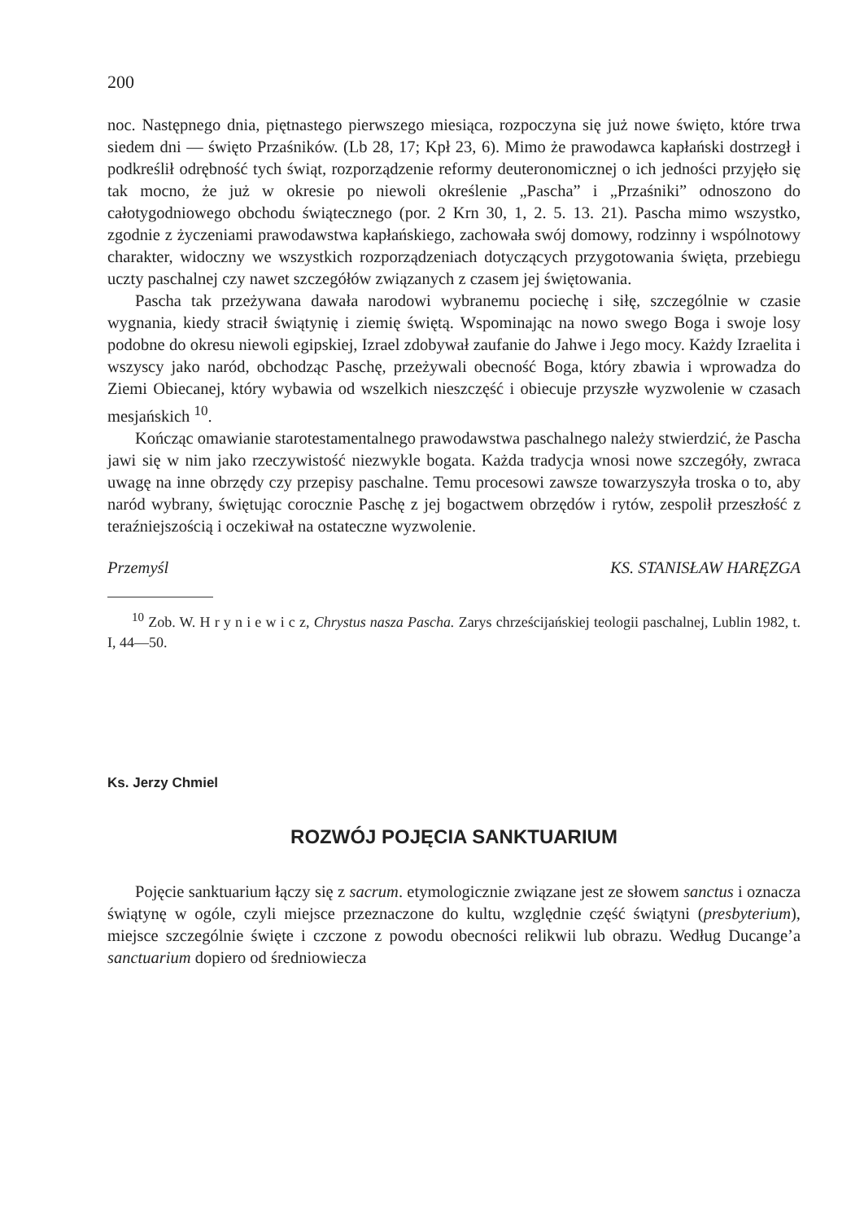200
noc. Następnego dnia, piętnastego pierwszego miesiąca, rozpoczyna się już nowe święto, które trwa siedem dni — święto Przaśników. (Lb 28, 17; Kpł 23, 6). Mimo że prawodawca kapłański dostrzegł i podkreślił odrębność tych świąt, rozporządzenie reformy deuteronomicznej o ich jedności przyjęło się tak mocno, że już w okresie po niewoli określenie „Pascha” i „Przaśniki” odnoszono do całotygodniowego obchodu świątecznego (por. 2 Krn 30, 1, 2. 5. 13. 21). Pascha mimo wszystko, zgodnie z życzeniami prawodawstwa kapłańskiego, zachowała swój domowy, rodzinny i wspólnotowy charakter, widoczny we wszystkich rozporządzeniach dotyczących przygotowania święta, przebiegu uczty paschalnej czy nawet szczegółów związanych z czasem jej świętowania.
Pascha tak przeżywana dawała narodowi wybranemu pociechę i siłę, szczególnie w czasie wygnania, kiedy stracił świątynię i ziemię świętą. Wspominając na nowo swego Boga i swoje losy podobne do okresu niewoli egipskiej, Izrael zdobywał zaufanie do Jahwe i Jego mocy. Każdy Izraelita i wszyscy jako naród, obchodząc Paschę, przeżywali obecność Boga, który zbawia i wprowadza do Ziemi Obiecanej, który wybawia od wszelkich nieszczęść i obiecuje przyszłe wyzwolenie w czasach mesjańskich <sup>10</sup>.
Kończąc omawianie starotestamentalnego prawodawstwa paschalnego należy stwierdzić, że Pascha jawi się w nim jako rzeczywistość niezwykle bogata. Każda tradycja wnosi nowe szczegóły, zwraca uwagę na inne obrzędy czy przepisy paschalne. Temu procesowi zawsze towarzyszyła troska o to, aby naród wybrany, świętując corocznie Paschę z jej bogactwem obrzędów i rytów, zespolił przeszłość z teraźniejszością i oczekiwał na ostateczne wyzwolenie.
Przemyśl KS. STANISŁAW HARĘZGA
<sup>10</sup> Zob. W. H r y n i e w i c z, Chrystus nasza Pascha. Zarys chrześcijańskiej teologii paschalnej, Lublin 1982, t. I, 44—50.
Ks. Jerzy Chmiel
ROZWÓJ POJĘCIA SANKTUARIUM
Pojęcie sanktuarium łączy się z sacrum. etymologicznie związane jest ze słowem sanctus i oznacza świątynę w ogóle, czyli miejsce przeznaczone do kultu, względnie część świątyni (presbyterium), miejsce szczególnie święte i czczone z powodu obecności relikwii lub obrazu. Według Ducange’a sanctuarium dopiero od średniowiecza